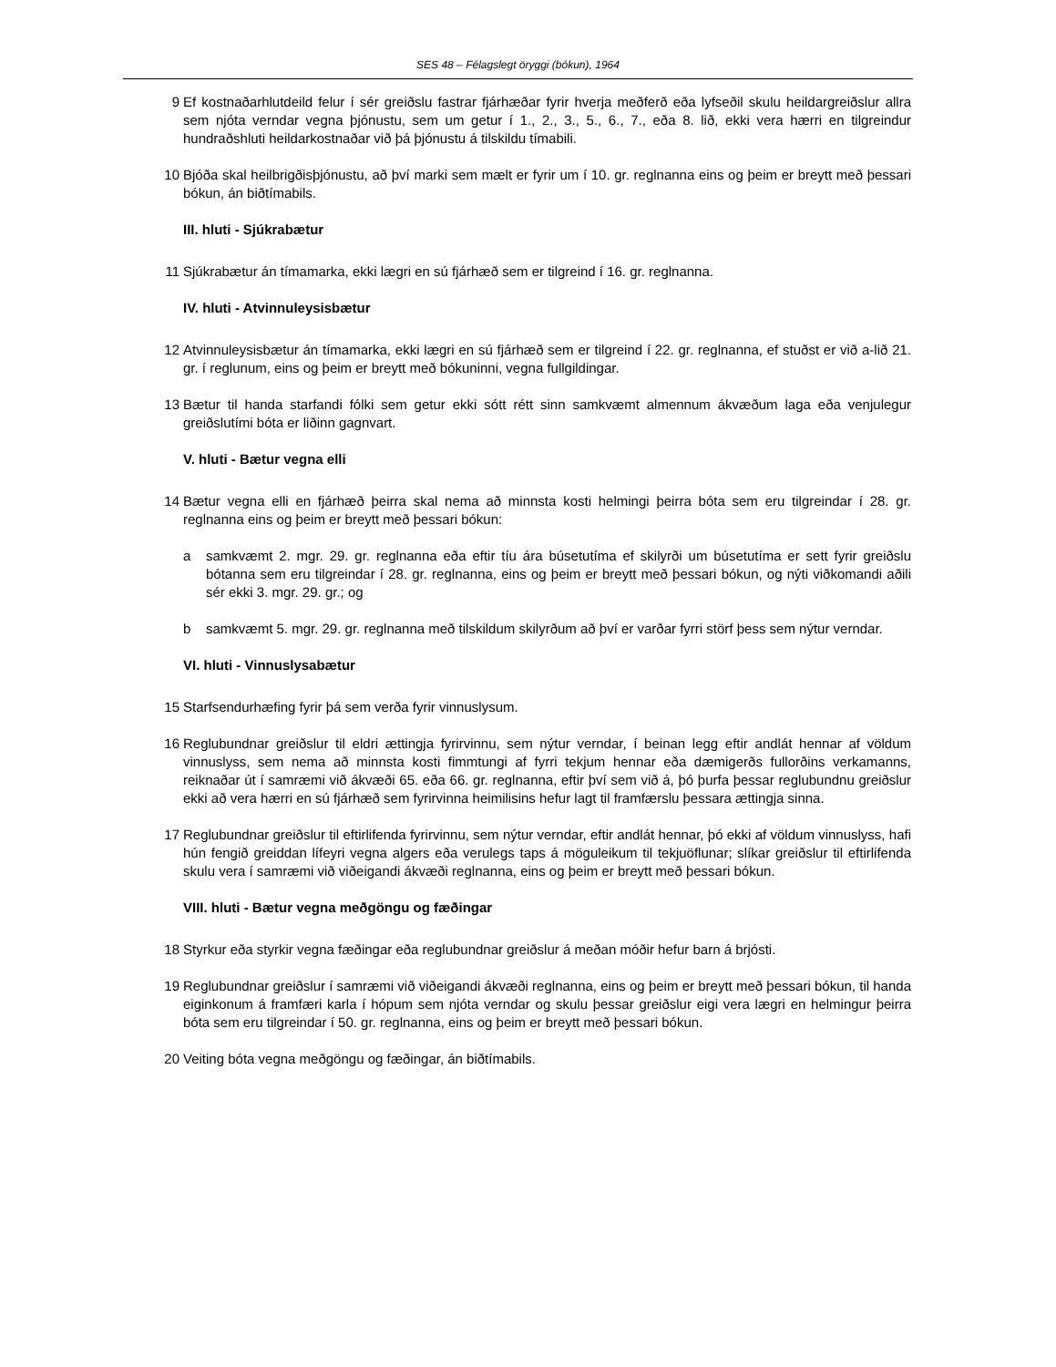SES 48 – Félagslegt öryggi (bókun), 1964
9 Ef kostnaðarhlutdeild felur í sér greiðslu fastrar fjárhæðar fyrir hverja meðferð eða lyfseðil skulu heildargreiðslur allra sem njóta verndar vegna þjónustu, sem um getur í 1., 2., 3., 5., 6., 7., eða 8. lið, ekki vera hærri en tilgreindur hundraðshluti heildarkostnaðar við þá þjónustu á tilskildu tímabili.
10 Bjóða skal heilbrigðisþjónustu, að því marki sem mælt er fyrir um í 10. gr. reglnanna eins og þeim er breytt með þessari bókun, án biðtímabils.
III. hluti - Sjúkrabætur
11 Sjúkrabætur án tímamarka, ekki lægri en sú fjárhæð sem er tilgreind í 16. gr. reglnanna.
IV. hluti - Atvinnuleysisbætur
12 Atvinnuleysisbætur án tímamarka, ekki lægri en sú fjárhæð sem er tilgreind í 22. gr. reglnanna, ef stuðst er við a-lið 21. gr. í reglunum, eins og þeim er breytt með bókuninni, vegna fullgildingar.
13 Bætur til handa starfandi fólki sem getur ekki sótt rétt sinn samkvæmt almennum ákvæðum laga eða venjulegur greiðslutími bóta er liðinn gagnvart.
V. hluti - Bætur vegna elli
14 Bætur vegna elli en fjárhæð þeirra skal nema að minnsta kosti helmingi þeirra bóta sem eru tilgreindar í 28. gr. reglnanna eins og þeim er breytt með þessari bókun:
a samkvæmt 2. mgr. 29. gr. reglnanna eða eftir tíu ára búsetutíma ef skilyrði um búsetutíma er sett fyrir greiðslu bótanna sem eru tilgreindar í 28. gr. reglnanna, eins og þeim er breytt með þessari bókun, og nýti viðkomandi aðili sér ekki 3. mgr. 29. gr.; og
b samkvæmt 5. mgr. 29. gr. reglnanna með tilskildum skilyrðum að því er varðar fyrri störf þess sem nýtur verndar.
VI. hluti - Vinnuslysabætur
15 Starfsendurhæfing fyrir þá sem verða fyrir vinnuslysum.
16 Reglubundnar greiðslur til eldri ættingja fyrirvinnu, sem nýtur verndar, í beinan legg eftir andlát hennar af völdum vinnuslyss, sem nema að minnsta kosti fimmtungi af fyrri tekjum hennar eða dæmigerðs fullorðins verkamanns, reiknaðar út í samræmi við ákvæði 65. eða 66. gr. reglnanna, eftir því sem við á, þó þurfa þessar reglubundnu greiðslur ekki að vera hærri en sú fjárhæð sem fyrirvinna heimilisins hefur lagt til framfærslu þessara ættingja sinna.
17 Reglubundnar greiðslur til eftirlifenda fyrirvinnu, sem nýtur verndar, eftir andlát hennar, þó ekki af völdum vinnuslyss, hafi hún fengið greiddan lífeyri vegna algers eða verulegs taps á möguleikum til tekjuöflunar; slíkar greiðslur til eftirlifenda skulu vera í samræmi við viðeigandi ákvæði reglnanna, eins og þeim er breytt með þessari bókun.
VIII. hluti - Bætur vegna meðgöngu og fæðingar
18 Styrkur eða styrkir vegna fæðingar eða reglubundnar greiðslur á meðan móðir hefur barn á brjósti.
19 Reglubundnar greiðslur í samræmi við viðeigandi ákvæði reglnanna, eins og þeim er breytt með þessari bókun, til handa eiginkonum á framfæri karla í hópum sem njóta verndar og skulu þessar greiðslur eigi vera lægri en helmingur þeirra bóta sem eru tilgreindar í 50. gr. reglnanna, eins og þeim er breytt með þessari bókun.
20 Veiting bóta vegna meðgöngu og fæðingar, án biðtímabils.